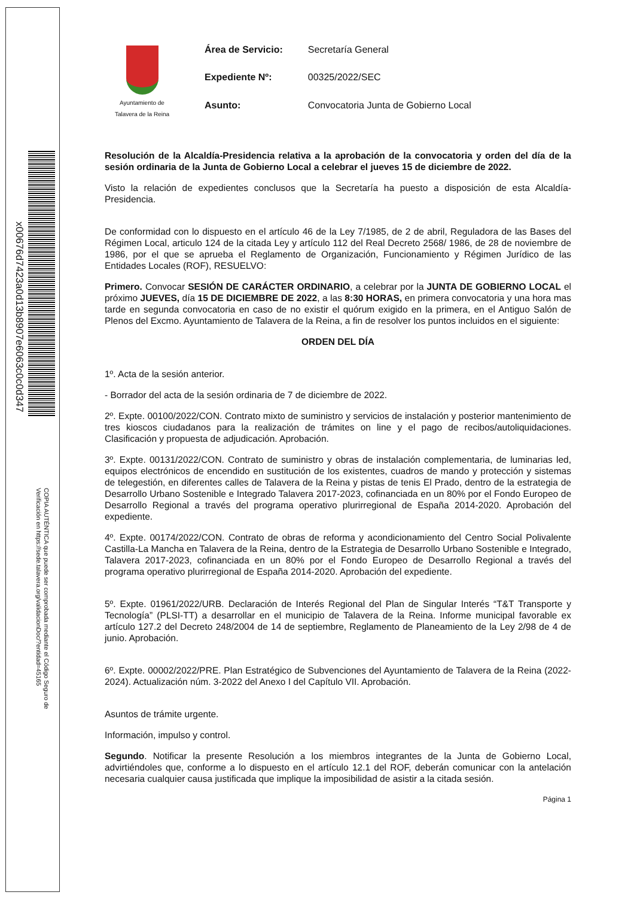x00676d7423a0d13b8907e6063c0c0d347
COPIA AUTÉNTICA que puede ser comprobada mediante el Código Seguro de
Verificación en https://sede.talavera.org/validacionDoc/?entidad=45165
Ayuntamiento de
Talavera de la Reina
| Área de Servicio: | Secretaría General |
| Expediente Nº: | 00325/2022/SEC |
| Asunto: | Convocatoria Junta de Gobierno Local |
Resolución de la Alcaldía-Presidencia relativa a la aprobación de la convocatoria y orden del día de la sesión ordinaria de la Junta de Gobierno Local a celebrar el jueves 15 de diciembre de 2022.
Visto la relación de expedientes conclusos que la Secretaría ha puesto a disposición de esta Alcaldía-Presidencia.
De conformidad con lo dispuesto en el artículo 46 de la Ley 7/1985, de 2 de abril, Reguladora de las Bases del Régimen Local, articulo 124 de la citada Ley y artículo 112 del Real Decreto 2568/ 1986, de 28 de noviembre de 1986, por el que se aprueba el Reglamento de Organización, Funcionamiento y Régimen Jurídico de las Entidades Locales (ROF), RESUELVO:
Primero. Convocar SESIÓN DE CARÁCTER ORDINARIO, a celebrar por la JUNTA DE GOBIERNO LOCAL el próximo JUEVES, día 15 DE DICIEMBRE DE 2022, a las 8:30 HORAS, en primera convocatoria y una hora mas tarde en segunda convocatoria en caso de no existir el quórum exigido en la primera, en el Antiguo Salón de Plenos del Excmo. Ayuntamiento de Talavera de la Reina, a fin de resolver los puntos incluidos en el siguiente:
ORDEN DEL DÍA
1º. Acta de la sesión anterior.
- Borrador del acta de la sesión ordinaria de 7 de diciembre de 2022.
2º. Expte. 00100/2022/CON. Contrato mixto de suministro y servicios de instalación y posterior mantenimiento de tres kioscos ciudadanos para la realización de trámites on line y el pago de recibos/autoliquidaciones. Clasificación y propuesta de adjudicación. Aprobación.
3º. Expte. 00131/2022/CON. Contrato de suministro y obras de instalación complementaria, de luminarias led, equipos electrónicos de encendido en sustitución de los existentes, cuadros de mando y protección y sistemas de telegestión, en diferentes calles de Talavera de la Reina y pistas de tenis El Prado, dentro de la estrategia de Desarrollo Urbano Sostenible e Integrado Talavera 2017-2023, cofinanciada en un 80% por el Fondo Europeo de Desarrollo Regional a través del programa operativo plurirregional de España 2014-2020. Aprobación del expediente.
4º. Expte. 00174/2022/CON. Contrato de obras de reforma y acondicionamiento del Centro Social Polivalente Castilla-La Mancha en Talavera de la Reina, dentro de la Estrategia de Desarrollo Urbano Sostenible e Integrado, Talavera 2017-2023, cofinanciada en un 80% por el Fondo Europeo de Desarrollo Regional a través del programa operativo plurirregional de España 2014-2020. Aprobación del expediente.
5º. Expte. 01961/2022/URB. Declaración de Interés Regional del Plan de Singular Interés “T&T Transporte y Tecnología” (PLSI-TT) a desarrollar en el municipio de Talavera de la Reina. Informe municipal favorable ex artículo 127.2 del Decreto 248/2004 de 14 de septiembre, Reglamento de Planeamiento de la Ley 2/98 de 4 de junio. Aprobación.
6º. Expte. 00002/2022/PRE. Plan Estratégico de Subvenciones del Ayuntamiento de Talavera de la Reina (2022-2024). Actualización núm. 3-2022 del Anexo I del Capítulo VII. Aprobación.
Asuntos de trámite urgente.
Información, impulso y control.
Segundo. Notificar la presente Resolución a los miembros integrantes de la Junta de Gobierno Local, advirtiéndoles que, conforme a lo dispuesto en el artículo 12.1 del ROF, deberán comunicar con la antelación necesaria cualquier causa justificada que implique la imposibilidad de asistir a la citada sesión.
Página 1